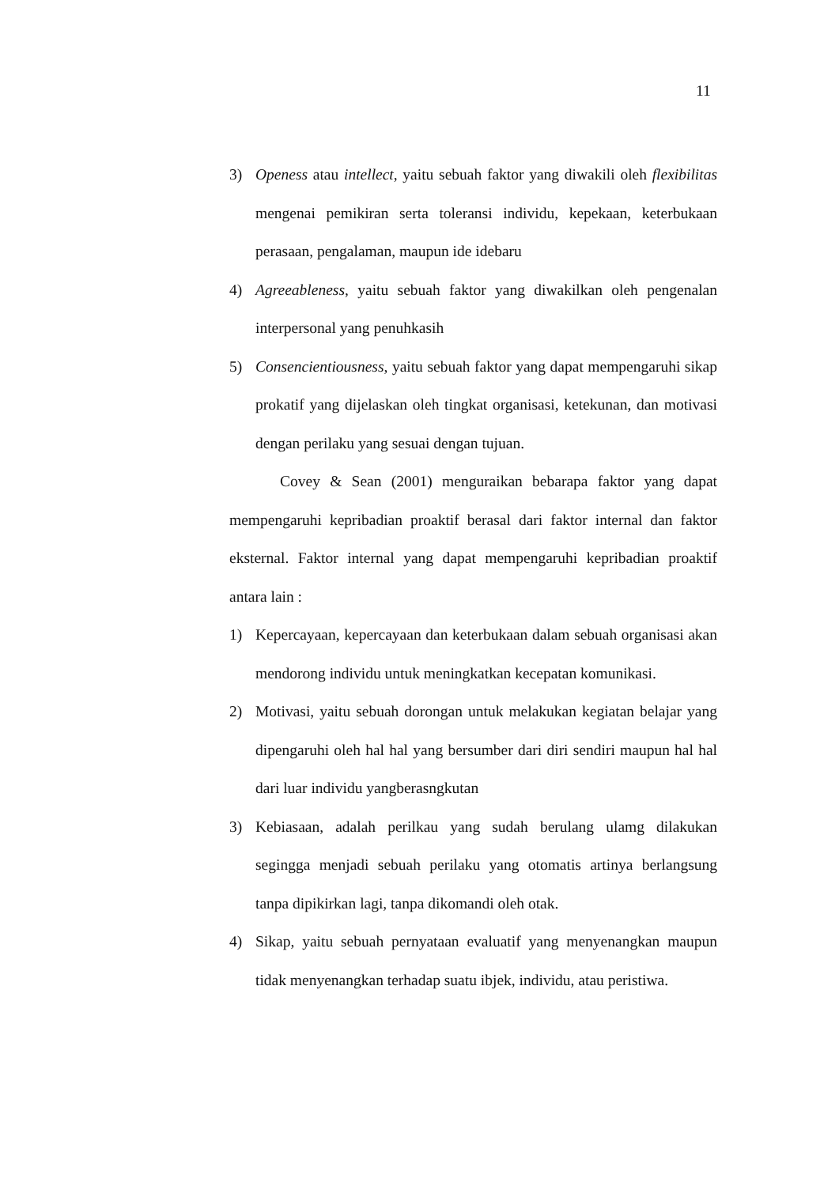11
3) Openess atau intellect, yaitu sebuah faktor yang diwakili oleh flexibilitas mengenai pemikiran serta toleransi individu, kepekaan, keterbukaan perasaan, pengalaman, maupun ide idebaru
4) Agreeableness, yaitu sebuah faktor yang diwakilkan oleh pengenalan interpersonal yang penuhkasih
5) Consencientiousness, yaitu sebuah faktor yang dapat mempengaruhi sikap prokatif yang dijelaskan oleh tingkat organisasi, ketekunan, dan motivasi dengan perilaku yang sesuai dengan tujuan.
Covey & Sean (2001) menguraikan bebarapa faktor yang dapat mempengaruhi kepribadian proaktif berasal dari faktor internal dan faktor eksternal. Faktor internal yang dapat mempengaruhi kepribadian proaktif antara lain :
1) Kepercayaan, kepercayaan dan keterbukaan dalam sebuah organisasi akan mendorong individu untuk meningkatkan kecepatan komunikasi.
2) Motivasi, yaitu sebuah dorongan untuk melakukan kegiatan belajar yang dipengaruhi oleh hal hal yang bersumber dari diri sendiri maupun hal hal dari luar individu yangberasngkutan
3) Kebiasaan, adalah perilkau yang sudah berulang ulamg dilakukan segingga menjadi sebuah perilaku yang otomatis artinya berlangsung tanpa dipikirkan lagi, tanpa dikomandi oleh otak.
4) Sikap, yaitu sebuah pernyataan evaluatif yang menyenangkan maupun tidak menyenangkan terhadap suatu ibjek, individu, atau peristiwa.